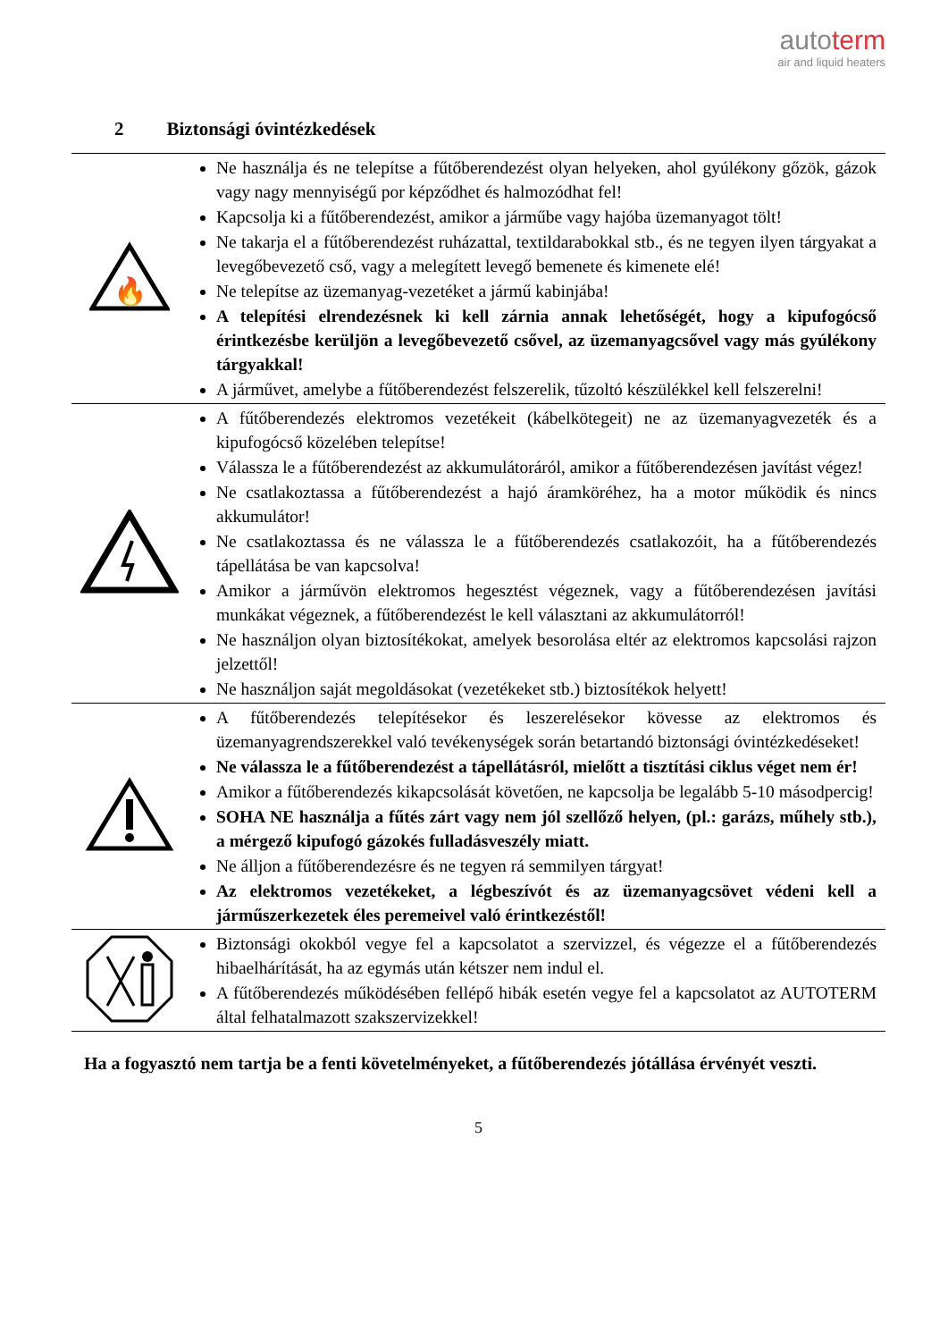autoterm
air and liquid heaters
2 Biztonsági óvintézkedések
| 🔥 | Ne használja és ne telepítse a fűtőberendezést olyan helyeken, ahol gyúlékony gőzök, gázok vagy nagy mennyiségű por képződhet és halmozódhat fel! Kapcsolja ki a fűtőberendezést, amikor a járműbe vagy hajóba üzemanyagot tölt! Ne takarja el a fűtőberendezést ruházattal, textildarabokkal stb., és ne tegyen ilyen tárgyakat a levegőbevezető cső, vagy a melegített levegő bemenete és kimenete elé! Ne telepítse az üzemanyag-vezetéket a jármű kabinjába! A telepítési elrendezésnek ki kell zárnia annak lehetőségét, hogy a kipufogócső érintkezésbe kerüljön a levegőbevezető csővel, az üzemanyagcsővel vagy más gyúlékony tárgyakkal! A járművet, amelybe a fűtőberendezést felszerelik, tűzoltó készülékkel kell felszerelni! |
| | A fűtőberendezés elektromos vezetékeit (kábelkötegeit) ne az üzemanyagvezeték és a kipufogócső közelében telepítse! Válassza le a fűtőberendezést az akkumulátoráról, amikor a fűtőberendezésen javítást végez! Ne csatlakoztassa a fűtőberendezést a hajó áramköréhez, ha a motor működik és nincs akkumulátor! Ne csatlakoztassa és ne válassza le a fűtőberendezés csatlakozóit, ha a fűtőberendezés tápellátása be van kapcsolva! Amikor a járművön elektromos hegesztést végeznek, vagy a fűtőberendezésen javítási munkákat végeznek, a fűtőberendezést le kell választani az akkumulátorról! Ne használjon olyan biztosítékokat, amelyek besorolása eltér az elektromos kapcsolási rajzon jelzettől! Ne használjon saját megoldásokat (vezetékeket stb.) biztosítékok helyett! |
| | A fűtőberendezés telepítésekor és leszerelésekor kövesse az elektromos és üzemanyagrendszerekkel való tevékenységek során betartandó biztonsági óvintézkedéseket! Ne válassza le a fűtőberendezést a tápellátásról, mielőtt a tisztítási ciklus véget nem ér! Amikor a fűtőberendezés kikapcsolását követően, ne kapcsolja be legalább 5-10 másodpercig! SOHA NE használja a fűtés zárt vagy nem jól szellőző helyen, (pl.: garázs, műhely stb.), a mérgező kipufogó gázokés fulladásveszély miatt. Ne álljon a fűtőberendezésre és ne tegyen rá semmilyen tárgyat! Az elektromos vezetékeket, a légbeszívót és az üzemanyagcsövet védeni kell a járműszerkezetek éles peremeivel való érintkezéstől! |
| | Biztonsági okokból vegye fel a kapcsolatot a szervizzel, és végezze el a fűtőberendezés hibaelhárítását, ha az egymás után kétszer nem indul el. A fűtőberendezés működésében fellépő hibák esetén vegye fel a kapcsolatot az AUTOTERM által felhatalmazott szakszervizekkel! |
Ha a fogyasztó nem tartja be a fenti követelményeket, a fűtőberendezés jótállása érvényét veszti.
5